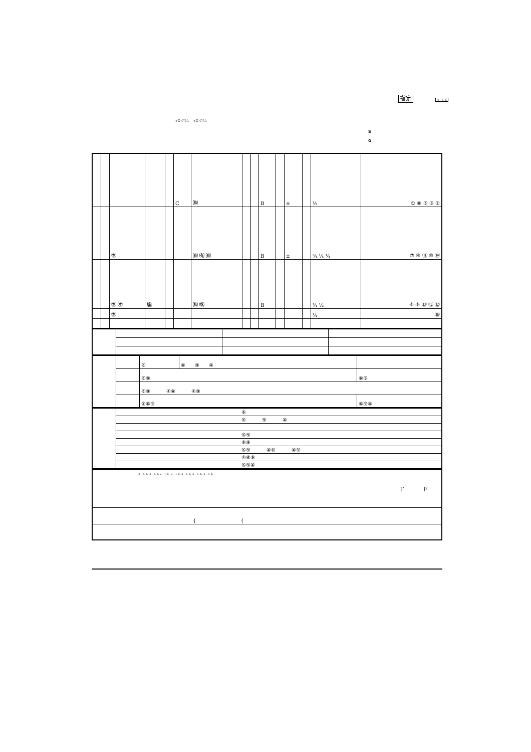指定 メートル
キロ グラム キロ グラム
S
G
| | | | | | C | ㈱ | | | B | | ± | | ½ | ① ⑧ ⑤ ③ ② |
| | | ㊍ | | | | ㈲ ㈲ ㈲ | | | B | | ± | | ¾ ¼ ¼ | ⑦ ④ ⑪ ⑩ ⑭ |
| | | ㊍ ㊍ | 騙 | | | ㈱ ㈱ | | | B | | | | ¼ ½ | ⑥ ⑨ ⑬ ⑮ ⑫ |
| | | ㊍ | | | | | | | | | | | ¼ | ⑯ |
| | | ⑥ | ⑥ ⑨ ④ | | |
| | | ⑥⑨ | | ⑥⑨ | |
| | | ⑥⑨ ④⑥ ④⑨ | | | |
| | | ④⑥⑨ | | ⑥⑨④ | |
| | ⑥ |
| | ⑥ ⑨ ④ |
| | ⑥⑨ |
| | ⑥⑨ |
| | ⑥⑨ ④⑥ ④⑨ |
| | ④⑥⑨ |
| | ⑥⑨④ |
| メートル メートル メートル メートル メートル メートル メートル F F |
| { { |